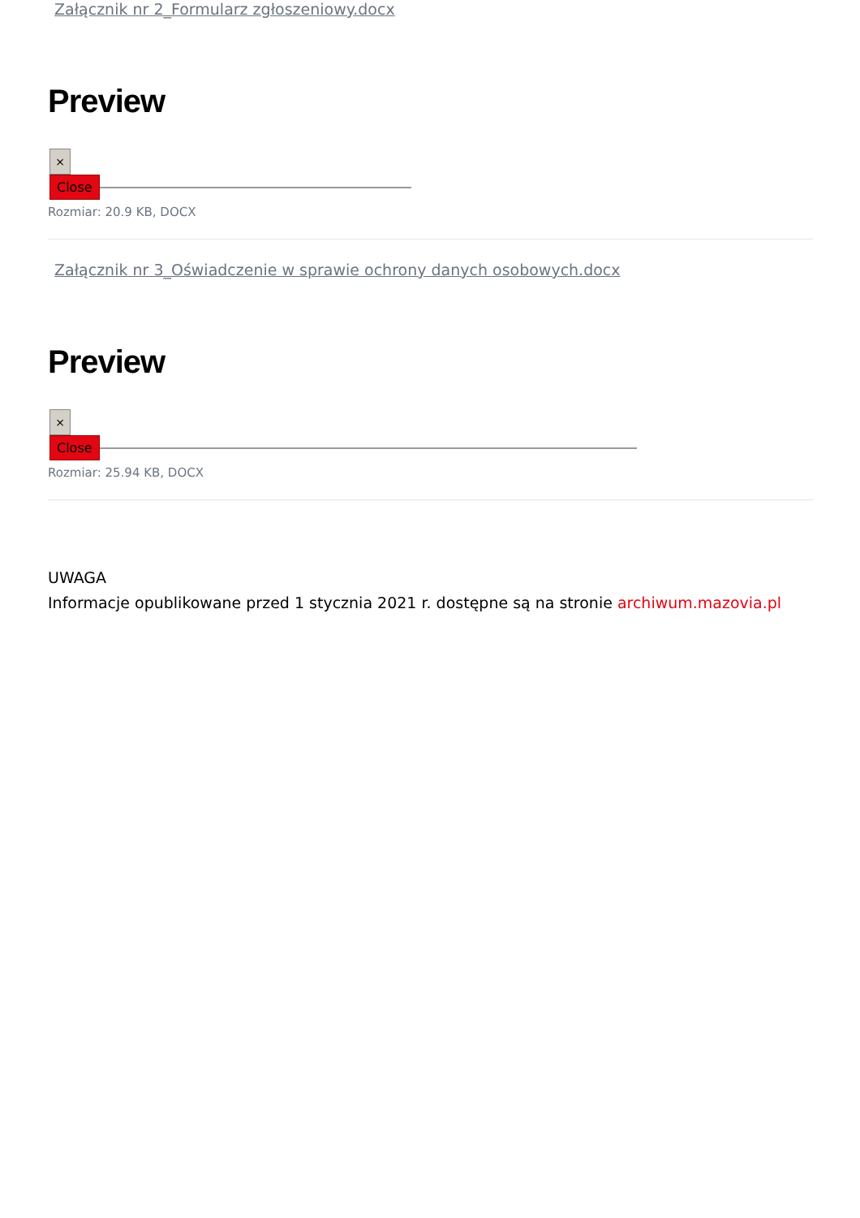Załącznik nr 2_Formularz zgłoszeniowy.docx
Preview
×
Close
Rozmiar: 20.9 KB, DOCX
Załącznik nr 3_Oświadczenie w sprawie ochrony danych osobowych.docx
Preview
×
Close
Rozmiar: 25.94 KB, DOCX
UWAGA
Informacje opublikowane przed 1 stycznia 2021 r. dostępne są na stronie archiwum.mazovia.pl